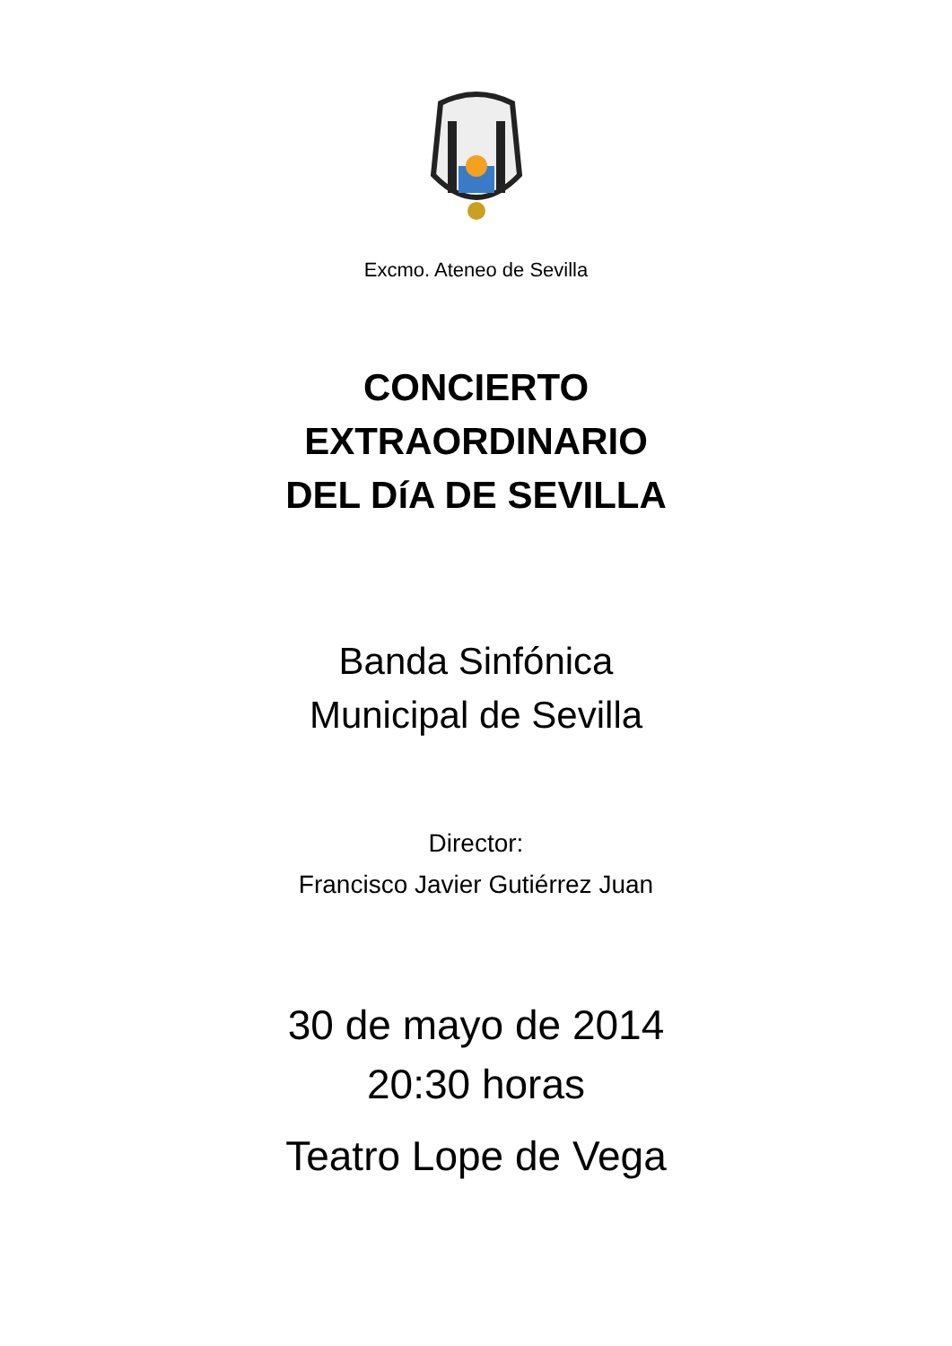Excmo. Ateneo de Sevilla
CONCIERTO
EXTRAORDINARIO
DEL DíA DE SEVILLA
Banda Sinfónica
Municipal de Sevilla
Director:
Francisco Javier Gutiérrez Juan
30 de mayo de 2014
20:30 horas
Teatro Lope de Vega